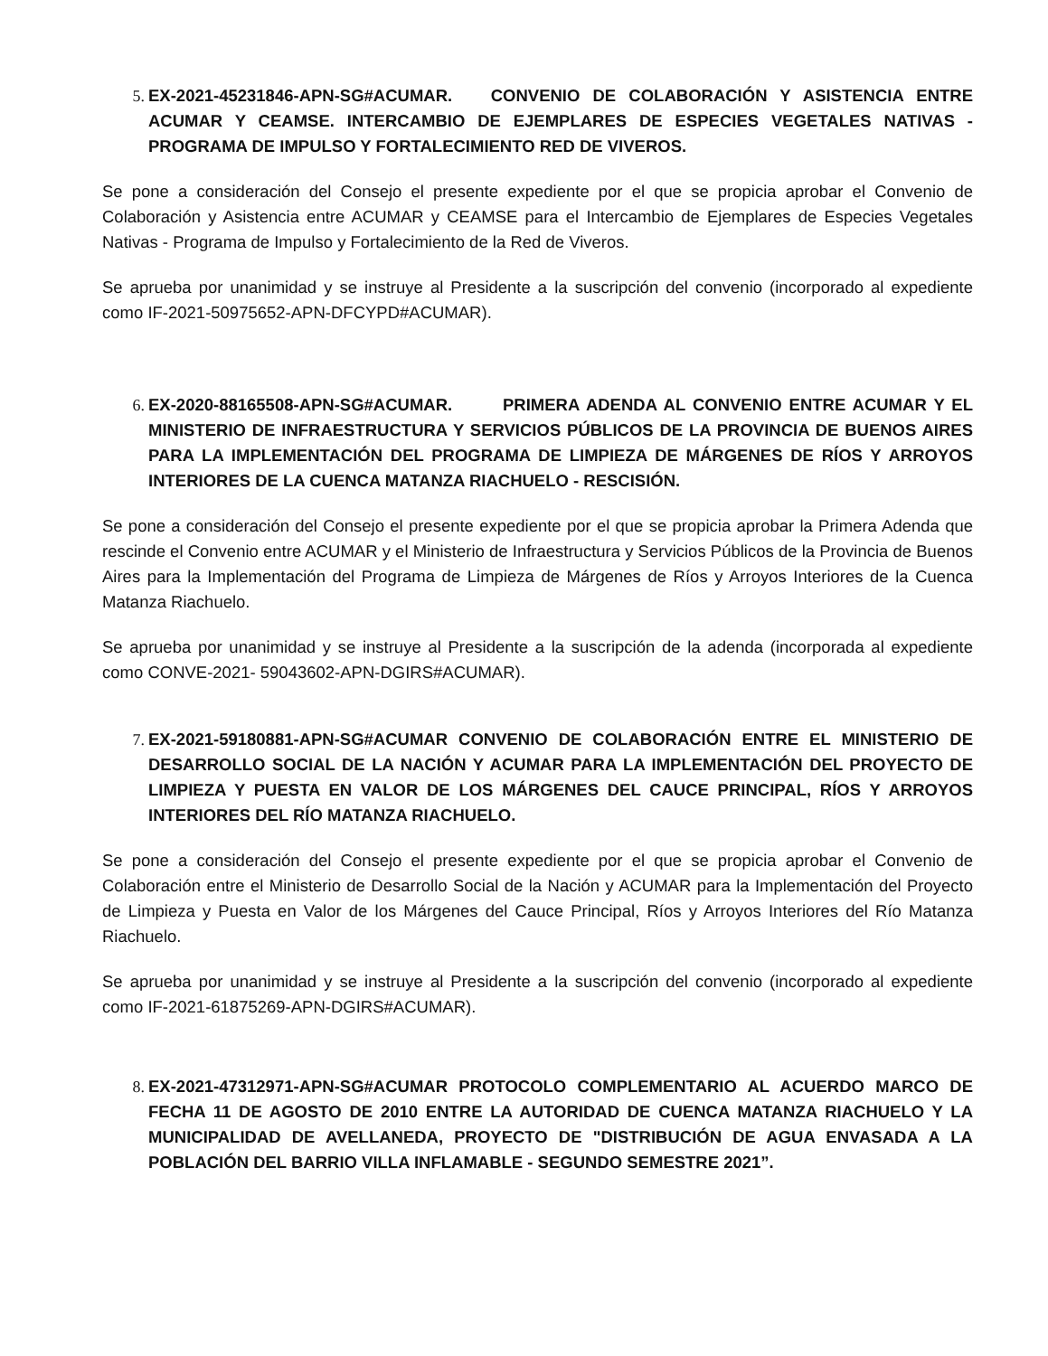5. EX-2021-45231846-APN-SG#ACUMAR. CONVENIO DE COLABORACIÓN Y ASISTENCIA ENTRE ACUMAR Y CEAMSE. INTERCAMBIO DE EJEMPLARES DE ESPECIES VEGETALES NATIVAS - PROGRAMA DE IMPULSO Y FORTALECIMIENTO RED DE VIVEROS.
Se pone a consideración del Consejo el presente expediente por el que se propicia aprobar el Convenio de Colaboración y Asistencia entre ACUMAR y CEAMSE para el Intercambio de Ejemplares de Especies Vegetales Nativas - Programa de Impulso y Fortalecimiento de la Red de Viveros.
Se aprueba por unanimidad y se instruye al Presidente a la suscripción del convenio (incorporado al expediente como IF-2021-50975652-APN-DFCYPD#ACUMAR).
6. EX-2020-88165508-APN-SG#ACUMAR. PRIMERA ADENDA AL CONVENIO ENTRE ACUMAR Y EL MINISTERIO DE INFRAESTRUCTURA Y SERVICIOS PÚBLICOS DE LA PROVINCIA DE BUENOS AIRES PARA LA IMPLEMENTACIÓN DEL PROGRAMA DE LIMPIEZA DE MÁRGENES DE RÍOS Y ARROYOS INTERIORES DE LA CUENCA MATANZA RIACHUELO - RESCISIÓN.
Se pone a consideración del Consejo el presente expediente por el que se propicia aprobar la Primera Adenda que rescinde el Convenio entre ACUMAR y el Ministerio de Infraestructura y Servicios Públicos de la Provincia de Buenos Aires para la Implementación del Programa de Limpieza de Márgenes de Ríos y Arroyos Interiores de la Cuenca Matanza Riachuelo.
Se aprueba por unanimidad y se instruye al Presidente a la suscripción de la adenda (incorporada al expediente como CONVE-2021- 59043602-APN-DGIRS#ACUMAR).
7. EX-2021-59180881-APN-SG#ACUMAR CONVENIO DE COLABORACIÓN ENTRE EL MINISTERIO DE DESARROLLO SOCIAL DE LA NACIÓN Y ACUMAR PARA LA IMPLEMENTACIÓN DEL PROYECTO DE LIMPIEZA Y PUESTA EN VALOR DE LOS MÁRGENES DEL CAUCE PRINCIPAL, RÍOS Y ARROYOS INTERIORES DEL RÍO MATANZA RIACHUELO.
Se pone a consideración del Consejo el presente expediente por el que se propicia aprobar el Convenio de Colaboración entre el Ministerio de Desarrollo Social de la Nación y ACUMAR para la Implementación del Proyecto de Limpieza y Puesta en Valor de los Márgenes del Cauce Principal, Ríos y Arroyos Interiores del Río Matanza Riachuelo.
Se aprueba por unanimidad y se instruye al Presidente a la suscripción del convenio (incorporado al expediente como IF-2021-61875269-APN-DGIRS#ACUMAR).
8. EX-2021-47312971-APN-SG#ACUMAR PROTOCOLO COMPLEMENTARIO AL ACUERDO MARCO DE FECHA 11 DE AGOSTO DE 2010 ENTRE LA AUTORIDAD DE CUENCA MATANZA RIACHUELO Y LA MUNICIPALIDAD DE AVELLANEDA, PROYECTO DE "DISTRIBUCIÓN DE AGUA ENVASADA A LA POBLACIÓN DEL BARRIO VILLA INFLAMABLE - SEGUNDO SEMESTRE 2021”.